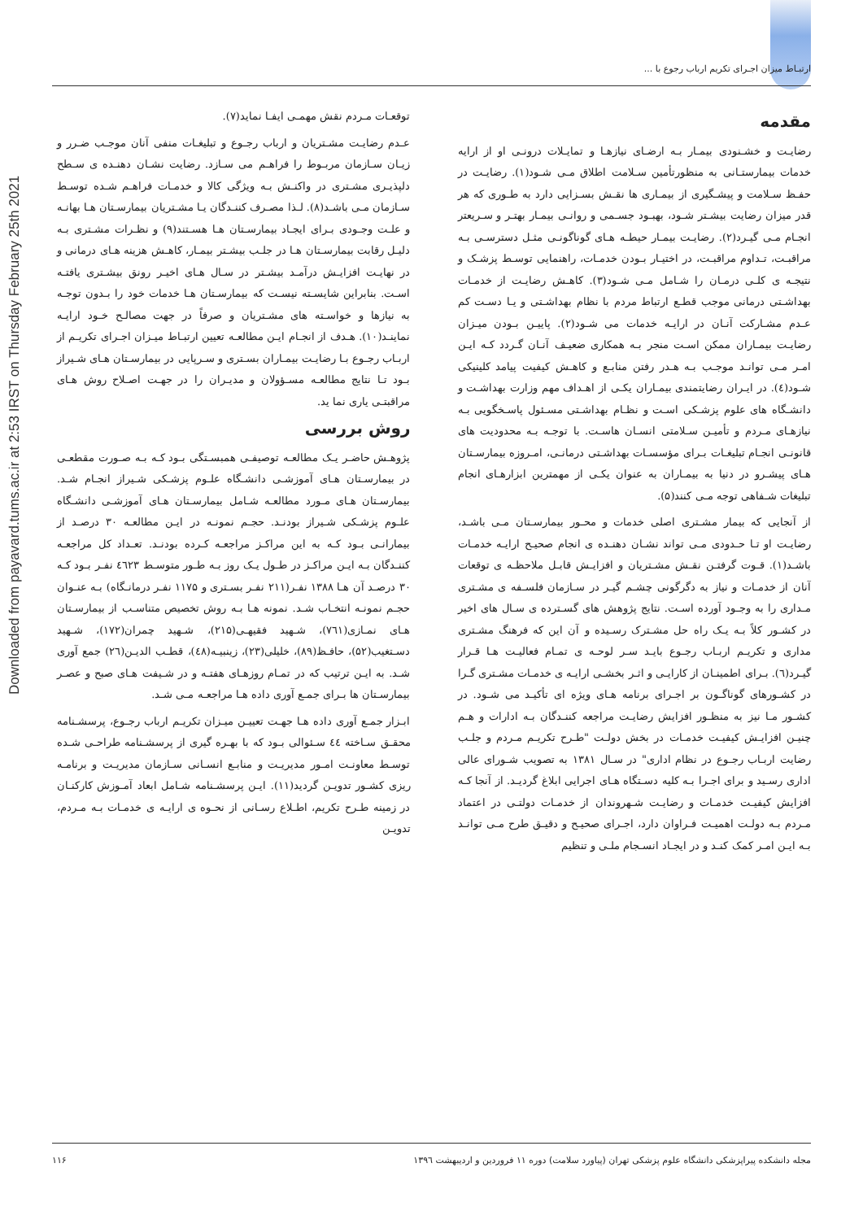ارتبـاط میزان اجـرای تکریم ارباب رجوع با ...
Downloaded from payavard.tums.ac.ir at 2:53 IRST on Thursday February 25th 2021
مقدمه
رضایـت و خشـنودی بیمـار بـه ارضـای نیازهـا و تمایـلات درونـی او از ارایه خدمات بیمارستـانی به منظورتأمین سـلامت اطلاق مـی شـود(۱). رضایـت در حفـظ سـلامت و پیشـگیری از بیمـاری ها نقـش بسـزایی دارد به طـوری که هر قدر میزان رضایت بیشـتر شـود، بهبـود جسـمی و روانـی بیمـار بهتـر و سـریعتر انجـام مـی گیـرد(۲). رضایـت بیمـار حیطـه هـای گوناگونـی مثـل دسترسـی بـه مراقبـت، تـداوم مراقبـت، در اختیـار بـودن خدمـات، راهنمایی توسـط پزشـک و نتیجـه ی کلـی درمـان را شـامل مـی شـود(۳). کاهـش رضایـت از خدمـات بهداشـتی درمانی موجب قطـع ارتباط مردم با نظام بهداشـتی و یـا دسـت کم عـدم مشـارکت آنـان در ارایـه خدمات می شـود(۲). پاییـن بـودن میـزان رضایـت بیمـاران ممکن اسـت منجر بـه همکاری ضعیـف آنـان گـردد کـه ایـن امـر مـی توانـد موجـب بـه هـدر رفتن منابـع و کاهـش کیفیت پیامد کلینیکی شـود(٤). در ایـران رضایتمندی بیمـاران یکـی از اهـداف مهم وزارت بهداشـت و دانشـگاه های علوم پزشـکی اسـت و نظـام بهداشـتی مسـئول پاسـخگویی بـه نیازهـای مـردم و تأمیـن سـلامتی انسـان هاسـت. با توجـه بـه محدودیت های قانونـی انجـام تبلیغـات بـرای مؤسسـات بهداشـتی درمانـی، امـروزه بیمارسـتان هـای پیشـرو در دنیا به بیمـاران به عنوان یکـی از مهمترین ابزارهـای انجام تبلیغات شـفاهی توجه مـی کنند(۵).
از آنجایی که بیمار مشـتری اصلی خدمات و محـور بیمارسـتان مـی باشـد، رضایـت او تـا حـدودی مـی تواند نشـان دهنـده ی انجام صحیـح ارایـه خدمـات باشـد(۱). قـوت گرفتـن نقـش مشـتریان و افزایـش قابـل ملاحظـه ی توقعات آنان از خدمـات و نیاز به دگرگونی چشـم گیـر در سـازمان فلسـفه ی مشـتری مـداری را به وجـود آورده اسـت. نتایج پژوهش های گسـترده ی سـال های اخیر در کشـور کلاً بـه یـک راه حل مشـترک رسـیده و آن این که فرهنگ مشـتری مداری و تکریـم اربـاب رجـوع بایـد سـر لوحـه ی تمـام فعالیـت هـا قـرار گیـرد(٦). بـرای اطمینـان از کارایـی و اثـر بخشـی ارایـه ی خدمـات مشـتری گـرا در کشـورهای گوناگـون بر اجـرای برنامه هـای ویژه ای تأکیـد می شـود. در کشـور مـا نیز به منظـور افزایش رضایـت مراجعه کننـدگان بـه ادارات و هـم چنیـن افزایـش کیفیـت خدمـات در بخش دولـت "طـرح تکریـم مـردم و جلـب رضایت اربـاب رجـوع در نظام اداری" در سـال ۱۳۸۱ به تصویب شـورای عالی اداری رسـید و برای اجـرا بـه کلیه دسـتگاه هـای اجرایی ابلاغ گردیـد. از آنجا کـه افزایش کیفیـت خدمـات و رضایـت شـهروندان از خدمـات دولتـی در اعتماد مـردم بـه دولـت اهمیـت فـراوان دارد، اجـرای صحیـح و دقیـق طرح مـی توانـد بـه ایـن امـر کمک کنـد و در ایجـاد انسـجام ملـی و تنظیم
توقعـات مـردم نقش مهمـی ایفـا نماید(۷).
عـدم رضایـت مشـتریان و ارباب رجـوع و تبلیغـات منفی آنان موجـب ضـرر و زیـان سـازمان مربـوط را فراهـم می سـازد. رضایت نشـان دهنـده ی سـطح دلپذیـری مشـتری در واکنـش بـه ویژگی کالا و خدمـات فراهـم شـده توسـط سـازمان مـی باشـد(۸). لـذا مصـرف کننـدگان یـا مشـتریان بیمارسـتان هـا بهانـه و علـت وجـودی بـرای ایجـاد بیمارسـتان هـا هسـتند(۹) و نظـرات مشـتری بـه دلیـل رقابت بیمارسـتان هـا در جلـب بیشـتر بیمـار، کاهـش هزینه هـای درمانی و در نهایـت افزایـش درآمـد بیشـتر در سـال هـای اخیـر رونق بیشـتری یافتـه اسـت. بنابراین شایسـته نیسـت که بیمارسـتان هـا خدمات خود را بـدون توجـه به نیازها و خواسـته های مشـتریان و صرفاً در جهت مصالـح خـود ارایـه نماینـد(۱۰). هـدف از انجـام ایـن مطالعـه تعیین ارتبـاط میـزان اجـرای تکریـم از اربـاب رجـوع بـا رضایـت بیمـاران بسـتری و سـرپایی در بیمارسـتان هـای شـیراز بـود تـا نتایج مطالعـه مسـؤولان و مدیـران را در جهـت اصـلاح روش هـای مراقبتـی یاری نما ید.
روش بررسی
پژوهـش حاضـر یـک مطالعـه توصیفـی همبسـتگی بـود کـه بـه صـورت مقطعـی در بیمارسـتان هـای آموزشـی دانشـگاه علـوم پزشـکی شـیراز انجـام شـد. بیمارسـتان هـای مـورد مطالعـه شـامل بیمارسـتان هـای آموزشـی دانشـگاه علـوم پزشـکی شـیراز بودنـد. حجـم نمونـه در ایـن مطالعـه ۳۰ درصـد از بیمارانـی بـود کـه به این مراکـز مراجعـه کـرده بودنـد. تعـداد کل مراجعـه کننـدگان بـه ایـن مراکـز در طـول یـک روز بـه طـور متوسـط ٤٦۲۳ نفـر بـود کـه ۳۰ درصـد آن هـا ۱۳۸۸ نفـر(۲۱۱ نفـر بسـتری و ۱۱۷۵ نفـر درمانـگاه) بـه عنـوان حجـم نمونـه انتخـاب شـد. نمونه هـا بـه روش تخصیص متناسـب از بیمارسـتان هـای نمـازی(۷٦۱)، شـهید فقیهـی(۲۱۵)، شـهید چمران(۱۷۲)، شـهید دسـتغیب(۵۲)، حافـظ(۸۹)، خلیلی(۲۳)، زینبیـه(٤۸)، قطـب الدیـن(۲٦) جمع آوری شـد. به ایـن ترتیب که در تمـام روزهـای هفتـه و در شـیفت هـای صبح و عصـر بیمارسـتان ها بـرای جمـع آوری داده هـا مراجعـه مـی شـد.
ابـزار جمـع آوری داده هـا جهـت تعییـن میـزان تکریـم ارباب رجـوع، پرسشـنامه محقـق سـاخته ٤٤ سـئوالی بـود که با بهـره گیری از پرسشـنامه طراحـی شـده توسـط معاونـت امـور مدیریـت و منابـع انسـانی سـازمان مدیریـت و برنامـه ریزی کشـور تدویـن گردید(۱۱). ایـن پرسشـنامه شـامل ابعاد آمـوزش کارکنـان در زمینه طـرح تکریم، اطـلاع رسـانی از نحـوه ی ارایـه ی خدمـات بـه مـردم، تدویـن
مجله دانشکده پیراپزشکی دانشگاه علوم پزشکی تهران (پیاورد سلامت) دوره ۱۱ فروردین و اردیبهشت ۱۳۹٦ ۱۱۶